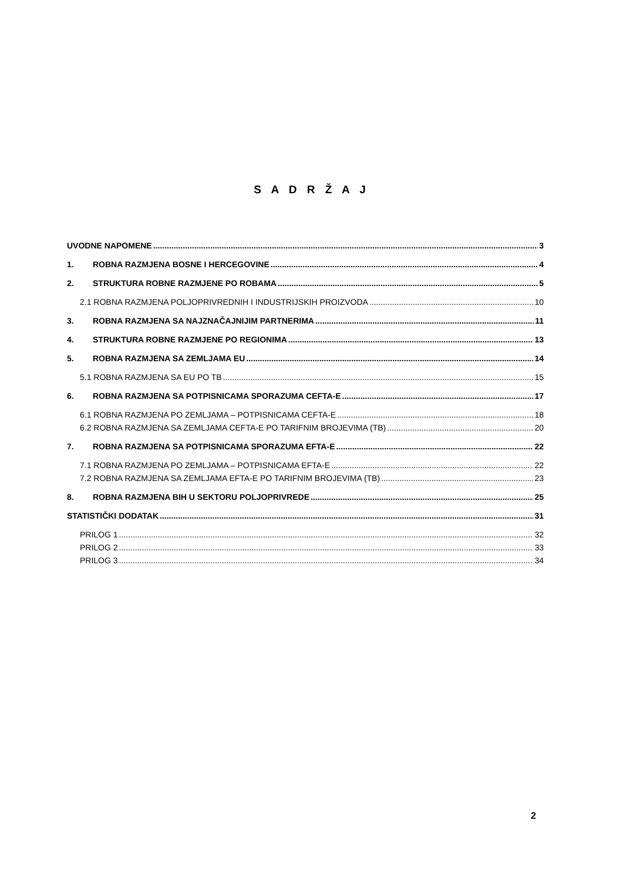S A D R Ž A J
UVODNE NAPOMENE 3
1. ROBNA RAZMJENA BOSNE I HERCEGOVINE 4
2. STRUKTURA ROBNE RAZMJENE PO ROBAMA 5
2.1 ROBNA RAZMJENA POLJOPRIVREDNIH I INDUSTRIJSKIH PROIZVODA 10
3. ROBNA RAZMJENA SA NAJZNAČAJNIJIM PARTNERIMA 11
4. STRUKTURA ROBNE RAZMJENE PO REGIONIMA 13
5. ROBNA RAZMJENA SA ZEMLJAMA EU 14
5.1 ROBNA RAZMJENA SA EU PO TB 15
6. ROBNA RAZMJENA SA POTPISNICAMA SPORAZUMA CEFTA-E 17
6.1 ROBNA RAZMJENA PO ZEMLJAMA – POTPISNICAMA CEFTA-E 18
6.2 ROBNA RAZMJENA SA ZEMLJAMA CEFTA-E PO TARIFNIM BROJEVIMA (TB) 20
7. ROBNA RAZMJENA SA POTPISNICAMA SPORAZUMA EFTA-E 22
7.1 ROBNA RAZMJENA PO ZEMLJAMA – POTPISNICAMA EFTA-E 22
7.2 ROBNA RAZMJENA SA ZEMLJAMA EFTA-E PO TARIFNIM BROJEVIMA (TB) 23
8. ROBNA RAZMJENA BIH U SEKTORU POLJOPRIVREDE 25
STATISTIČKI DODATAK 31
PRILOG 1 32
PRILOG 2 33
PRILOG 3 34
2